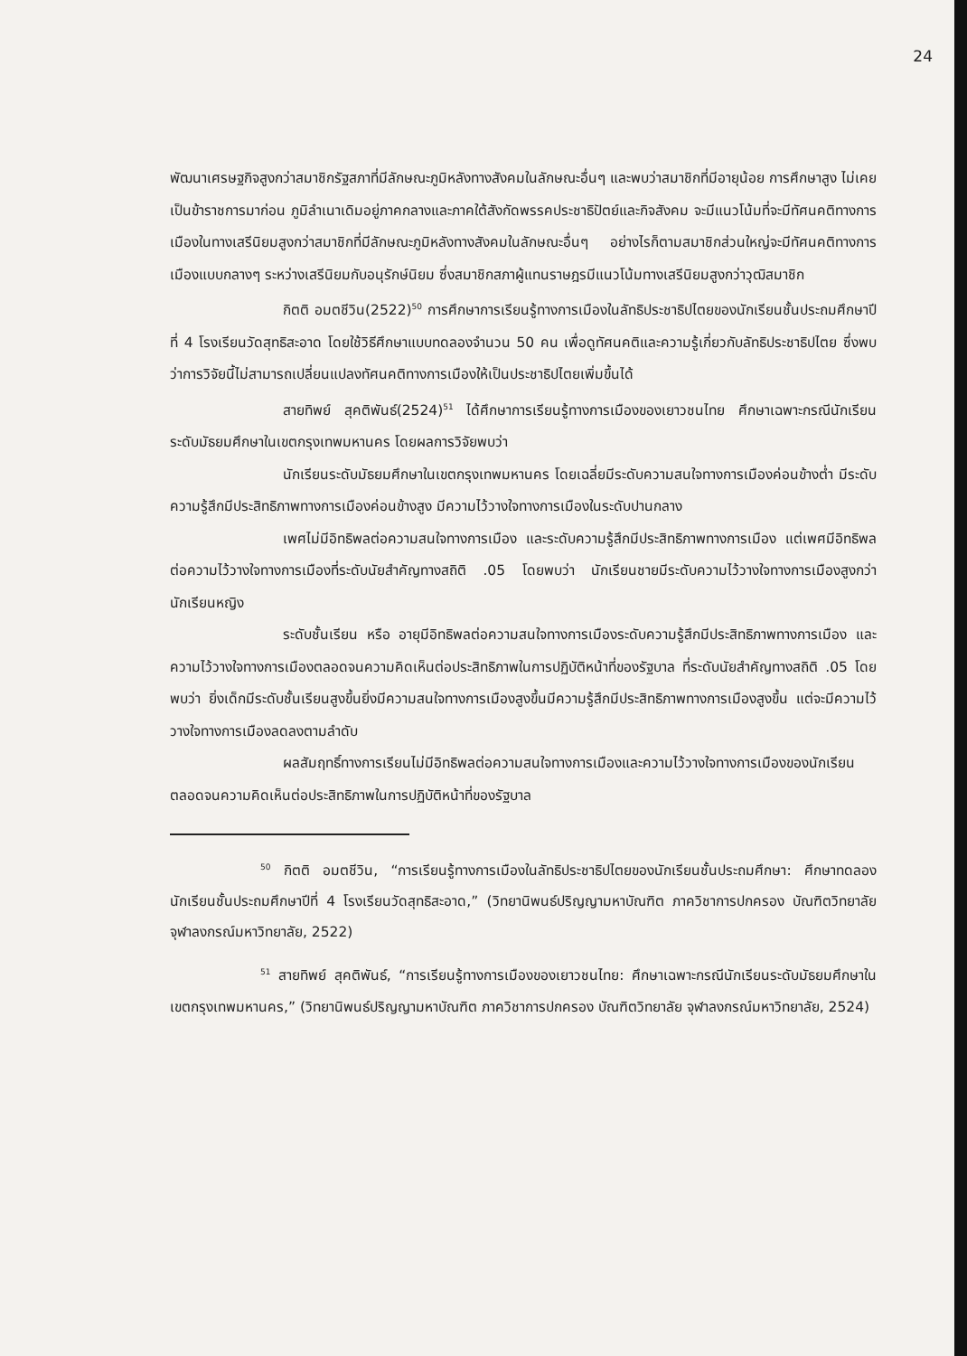24
พัฒนาเศรษฐกิจสูงกว่าสมาชิกรัฐสภาที่มีลักษณะภูมิหลังทางสังคมในลักษณะอื่นๆ และพบว่าสมาชิกที่มีอายุน้อย การศึกษาสูง ไม่เคยเป็นข้าราชการมาก่อน ภูมิลำเนาเดิมอยู่ภาคกลางและภาคใต้สังกัดพรรคประชาธิปัตย์และกิจสังคม จะมีแนวโน้มที่จะมีทัศนคติทางการเมืองในทางเสรีนิยมสูงกว่าสมาชิกที่มีลักษณะภูมิหลังทางสังคมในลักษณะอื่นๆ อย่างไรก็ตามสมาชิกส่วนใหญ่จะมีทัศนคติทางการเมืองแบบกลางๆ ระหว่างเสรีนิยมกับอนุรักษ์นิยม ซึ่งสมาชิกสภาผู้แทนราษฎรมีแนวโน้มทางเสรีนิยมสูงกว่าวุฒิสมาชิก
กิตติ อมตชีวิน(2522)<sup>50</sup> การศึกษาการเรียนรู้ทางการเมืองในลัทธิประชาธิปไตยของนักเรียนชั้นประถมศึกษาปีที่ 4 โรงเรียนวัดสุทธิสะอาด โดยใช้วิธีศึกษาแบบทดลองจำนวน 50 คน เพื่อดูทัศนคติและความรู้เกี่ยวกับลัทธิประชาธิปไตย ซึ่งพบว่าการวิจัยนี้ไม่สามารถเปลี่ยนแปลงทัศนคติทางการเมืองให้เป็นประชาธิปไตยเพิ่มขึ้นได้
สายทิพย์ สุคติพันธ์(2524)<sup>51</sup> ได้ศึกษาการเรียนรู้ทางการเมืองของเยาวชนไทย ศึกษาเฉพาะกรณีนักเรียนระดับมัธยมศึกษาในเขตกรุงเทพมหานคร โดยผลการวิจัยพบว่า
นักเรียนระดับมัธยมศึกษาในเขตกรุงเทพมหานคร โดยเฉลี่ยมีระดับความสนใจทางการเมืองค่อนข้างต่ำ มีระดับความรู้สึกมีประสิทธิภาพทางการเมืองค่อนข้างสูง มีความไว้วางใจทางการเมืองในระดับปานกลาง
เพศไม่มีอิทธิพลต่อความสนใจทางการเมือง และระดับความรู้สึกมีประสิทธิภาพทางการเมือง แต่เพศมีอิทธิพลต่อความไว้วางใจทางการเมืองที่ระดับนัยสำคัญทางสถิติ .05 โดยพบว่า นักเรียนชายมีระดับความไว้วางใจทางการเมืองสูงกว่านักเรียนหญิง
ระดับชั้นเรียน หรือ อายุมีอิทธิพลต่อความสนใจทางการเมืองระดับความรู้สึกมีประสิทธิภาพทางการเมือง และ ความไว้วางใจทางการเมืองตลอดจนความคิดเห็นต่อประสิทธิภาพในการปฏิบัติหน้าที่ของรัฐบาล ที่ระดับนัยสำคัญทางสถิติ .05 โดยพบว่า ยิ่งเด็กมีระดับชั้นเรียนสูงขึ้นยิ่งมีความสนใจทางการเมืองสูงขึ้นมีความรู้สึกมีประสิทธิภาพทางการเมืองสูงขึ้น แต่จะมีความไว้วางใจทางการเมืองลดลงตามลำดับ
ผลสัมฤทธิ์ทางการเรียนไม่มีอิทธิพลต่อความสนใจทางการเมืองและความไว้วางใจทางการเมืองของนักเรียนตลอดจนความคิดเห็นต่อประสิทธิภาพในการปฏิบัติหน้าที่ของรัฐบาล
<sup>50</sup> กิตติ อมตชีวิน, “การเรียนรู้ทางการเมืองในลัทธิประชาธิปไตยของนักเรียนชั้นประถมศึกษา: ศึกษาทดลองนักเรียนชั้นประถมศึกษาปีที่ 4 โรงเรียนวัดสุทธิสะอาด,” (วิทยานิพนธ์ปริญญามหาบัณฑิต ภาควิชาการปกครอง บัณฑิตวิทยาลัย จุฬาลงกรณ์มหาวิทยาลัย, 2522)
<sup>51</sup> สายทิพย์ สุคติพันธ์, “การเรียนรู้ทางการเมืองของเยาวชนไทย: ศึกษาเฉพาะกรณีนักเรียนระดับมัธยมศึกษาในเขตกรุงเทพมหานคร,” (วิทยานิพนธ์ปริญญามหาบัณฑิต ภาควิชาการปกครอง บัณฑิตวิทยาลัย จุฬาลงกรณ์มหาวิทยาลัย, 2524)